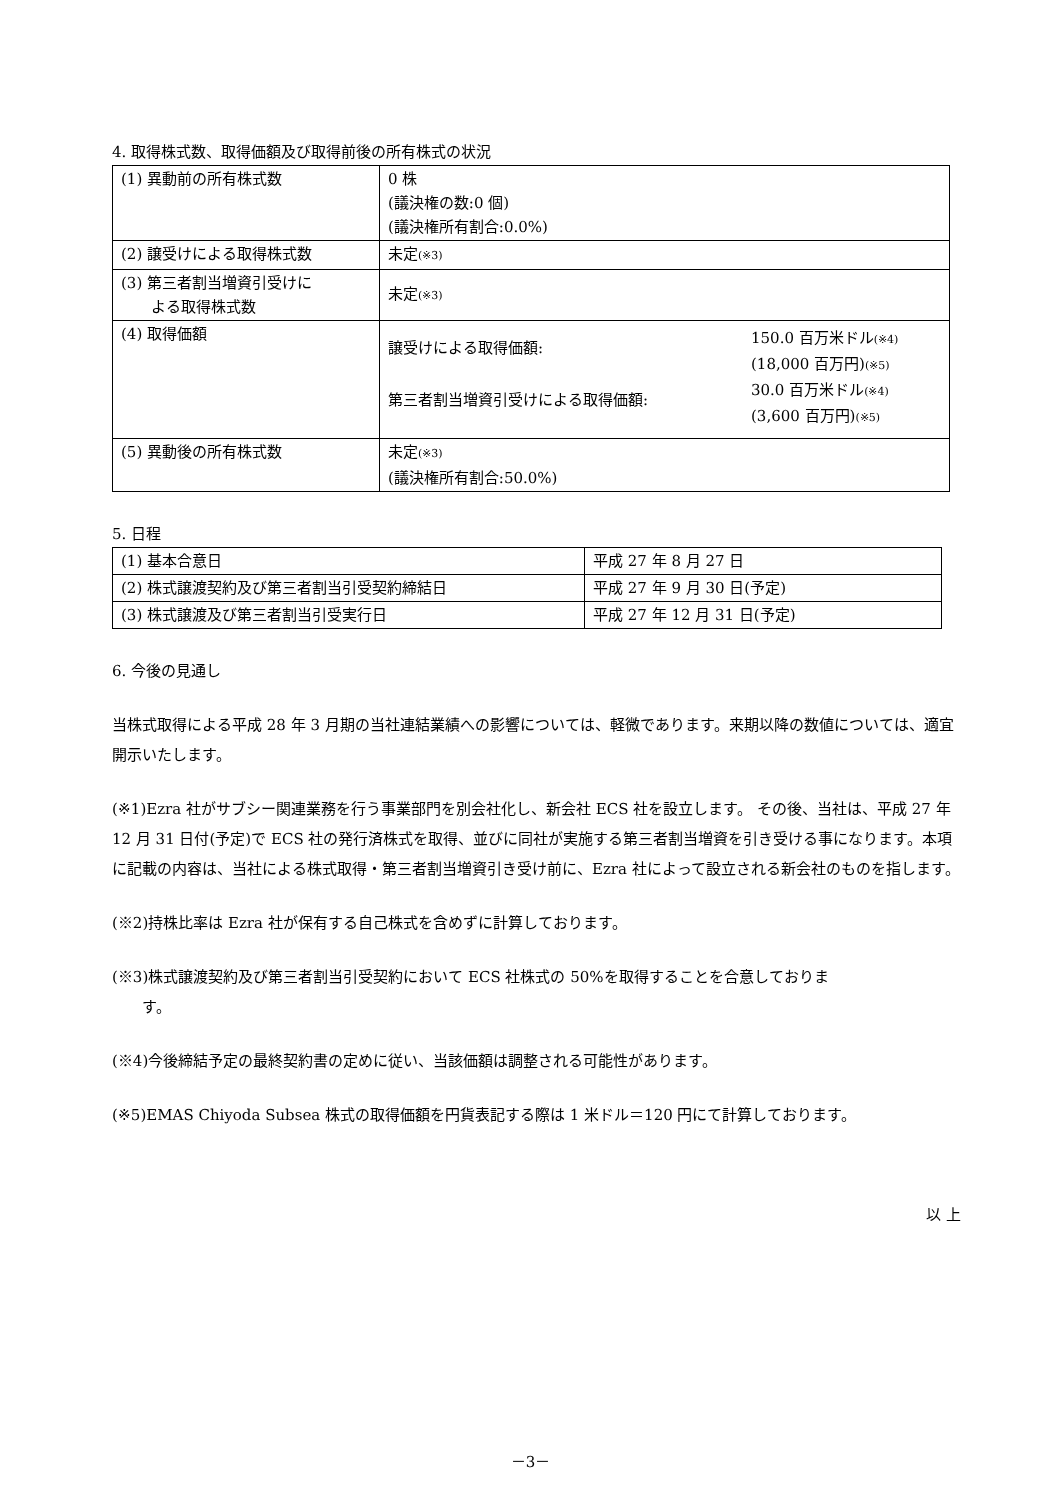4. 取得株式数、取得価額及び取得前後の所有株式の状況
| (1) 異動前の所有株式数 | 0 株 (議決権の数:0 個) (議決権所有割合:0.0%) |
| (2) 譲受けによる取得株式数 | 未定 (※3) |
| (3) 第三者割当増資引受けに よる取得株式数 | 未定 (※3) |
| (4) 取得価額 | 譲受けによる取得価額: 150.0 百万米ドル (※4) (18,000 百万円) (※5) 第三者割当増資引受けによる取得価額: 30.0 百万米ドル (※4) (3,600 百万円) (※5) |
| (5) 異動後の所有株式数 | 未定 (※3) (議決権所有割合:50.0%) |
5. 日程
| (1) 基本合意日 | 平成 27 年 8 月 27 日 |
| (2) 株式譲渡契約及び第三者割当引受契約締結日 | 平成 27 年 9 月 30 日(予定) |
| (3) 株式譲渡及び第三者割当引受実行日 | 平成 27 年 12 月 31 日(予定) |
6. 今後の見通し
当株式取得による平成 28 年 3 月期の当社連結業績への影響については、軽微であります。来期以降の数値については、適宜開示いたします。
(※1)Ezra 社がサブシー関連業務を行う事業部門を別会社化し、新会社 ECS 社を設立します。 その後、当社は、平成 27 年 12 月 31 日付(予定)で ECS 社の発行済株式を取得、並びに同社が実施する第三者割当増資を引き受ける事になります。本項に記載の内容は、当社による株式取得・第三者割当増資引き受け前に、Ezra 社によって設立される新会社のものを指します。
(※2)持株比率は Ezra 社が保有する自己株式を含めずに計算しております。
(※3)株式譲渡契約及び第三者割当引受契約において ECS 社株式の 50%を取得することを合意しておりま
　　す。
(※4)今後締結予定の最終契約書の定めに従い、当該価額は調整される可能性があります。
(※5)EMAS Chiyoda Subsea 株式の取得価額を円貨表記する際は 1 米ドル＝120 円にて計算しております。
以 上
－3－